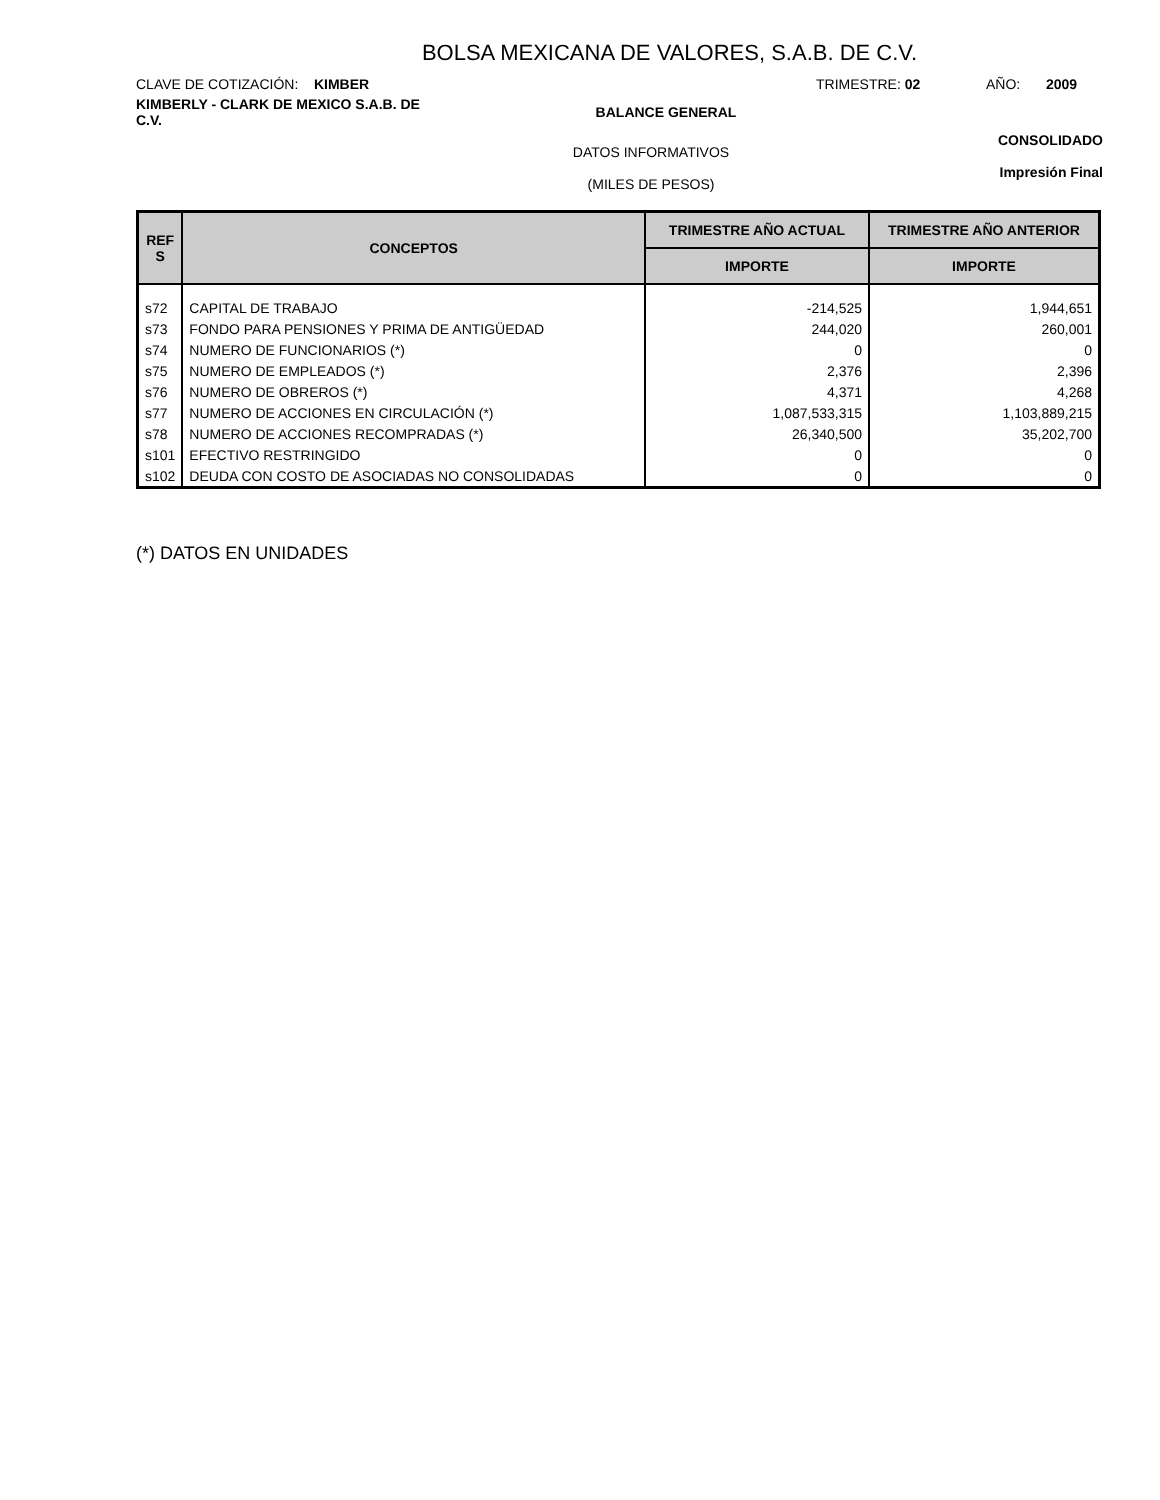BOLSA MEXICANA DE VALORES, S.A.B. DE C.V.
CLAVE DE COTIZACIÓN: KIMBER TRIMESTRE: 02 AÑO: 2009
KIMBERLY - CLARK DE MEXICO S.A.B. DE C.V.
BALANCE GENERAL
DATOS INFORMATIVOS
(MILES DE PESOS)
CONSOLIDADO
Impresión Final
| REF S | CONCEPTOS | TRIMESTRE AÑO ACTUAL | TRIMESTRE AÑO ANTERIOR |
| --- | --- | --- | --- |
| | | IMPORTE | IMPORTE |
| s72 | CAPITAL DE TRABAJO | -214,525 | 1,944,651 |
| s73 | FONDO PARA PENSIONES Y PRIMA DE ANTIGÜEDAD | 244,020 | 260,001 |
| s74 | NUMERO DE FUNCIONARIOS (*) | 0 | 0 |
| s75 | NUMERO DE EMPLEADOS (*) | 2,376 | 2,396 |
| s76 | NUMERO DE OBREROS (*) | 4,371 | 4,268 |
| s77 | NUMERO DE ACCIONES EN CIRCULACIÓN (*) | 1,087,533,315 | 1,103,889,215 |
| s78 | NUMERO DE ACCIONES RECOMPRADAS (*) | 26,340,500 | 35,202,700 |
| s101 | EFECTIVO RESTRINGIDO | 0 | 0 |
| s102 | DEUDA CON COSTO DE ASOCIADAS NO CONSOLIDADAS | 0 | 0 |
(*) DATOS EN UNIDADES